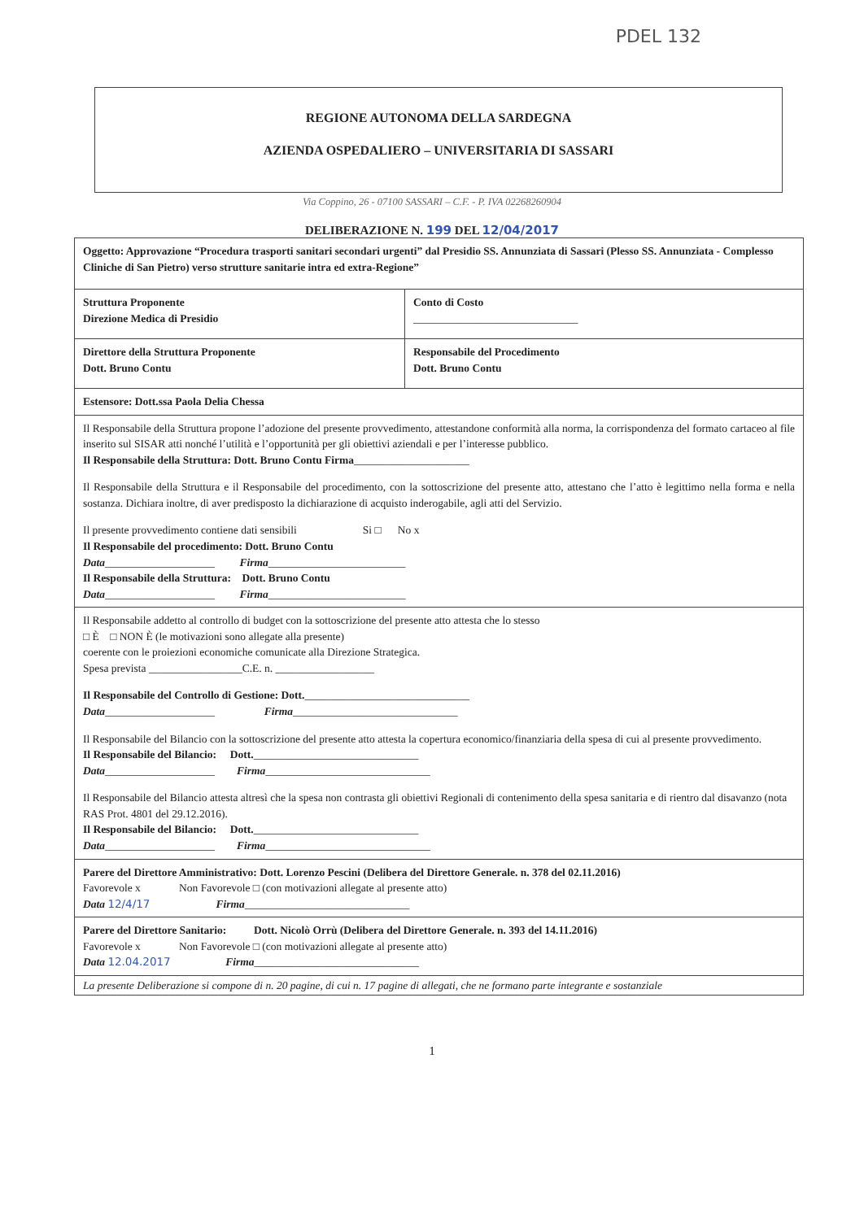PDEL 132
REGIONE AUTONOMA DELLA SARDEGNA
AZIENDA OSPEDALIERO – UNIVERSITARIA DI SASSARI
Via Coppino, 26 - 07100 SASSARI – C.F. - P. IVA 02268260904
DELIBERAZIONE N. 199 DEL 12/04/2017
| Oggetto: Approvazione “Procedura trasporti sanitari secondari urgenti” dal Presidio SS. Annunziata di Sassari (Plesso SS. Annunziata - Complesso Cliniche di San Pietro) verso strutture sanitarie intra ed extra-Regione” | |
| Struttura Proponente Direzione Medica di Presidio | Conto di Costo ______________________________ |
| Direttore della Struttura Proponente Dott. Bruno Contu | Responsabile del Procedimento Dott. Bruno Contu |
| Estensore: Dott.ssa Paola Delia Chessa | |
| Il Responsabile della Struttura propone l’adozione del presente provvedimento, attestandone conformità alla norma, la corrispondenza del formato cartaceo al file inserito sul SISAR atti nonché l’utilità e l’opportunità per gli obiettivi aziendali e per l’interesse pubblico. Il Responsabile della Struttura: Dott. Bruno Contu Firma _____________________ Il Responsabile della Struttura e il Responsabile del procedimento, con la sottoscrizione del presente atto, attestano che l’atto è legittimo nella forma e nella sostanza. Dichiara inoltre, di aver predisposto la dichiarazione di acquisto inderogabile, agli atti del Servizio. Il presente provvedimento contiene dati sensibili Si □ No x Il Responsabile del procedimento: Dott. Bruno Contu Data ____________________ Firma _________________________ Il Responsabile della Struttura: Dott. Bruno Contu Data ____________________ Firma _________________________ | |
| Il Responsabile addetto al controllo di budget con la sottoscrizione del presente atto attesta che lo stesso □ È □ NON È (le motivazioni sono allegate alla presente) coerente con le proiezioni economiche comunicate alla Direzione Strategica. Spesa prevista _________________C.E. n. __________________ Il Responsabile del Controllo di Gestione: Dott. ______________________________ Data ____________________ Firma ______________________________ Il Responsabile del Bilancio con la sottoscrizione del presente atto attesta la copertura economico/finanziaria della spesa di cui al presente provvedimento. Il Responsabile del Bilancio: Dott. ______________________________ Data ____________________ Firma ______________________________ Il Responsabile del Bilancio attesta altresì che la spesa non contrasta gli obiettivi Regionali di contenimento della spesa sanitaria e di rientro dal disavanzo (nota RAS Prot. 4801 del 29.12.2016). Il Responsabile del Bilancio: Dott. ______________________________ Data ____________________ Firma ______________________________ | |
| Parere del Direttore Amministrativo: Dott. Lorenzo Pescini (Delibera del Direttore Generale. n. 378 del 02.11.2016) Favorevole x Non Favorevole □ (con motivazioni allegate al presente atto) Data 12/4/17 Firma ______________________________ | |
| Parere del Direttore Sanitario: Dott. Nicolò Orrù (Delibera del Direttore Generale. n. 393 del 14.11.2016) Favorevole x Non Favorevole □ (con motivazioni allegate al presente atto) Data 12.04.2017 Firma ______________________________ | |
| La presente Deliberazione si compone di n. 20 pagine, di cui n. 17 pagine di allegati, che ne formano parte integrante e sostanziale | |
1